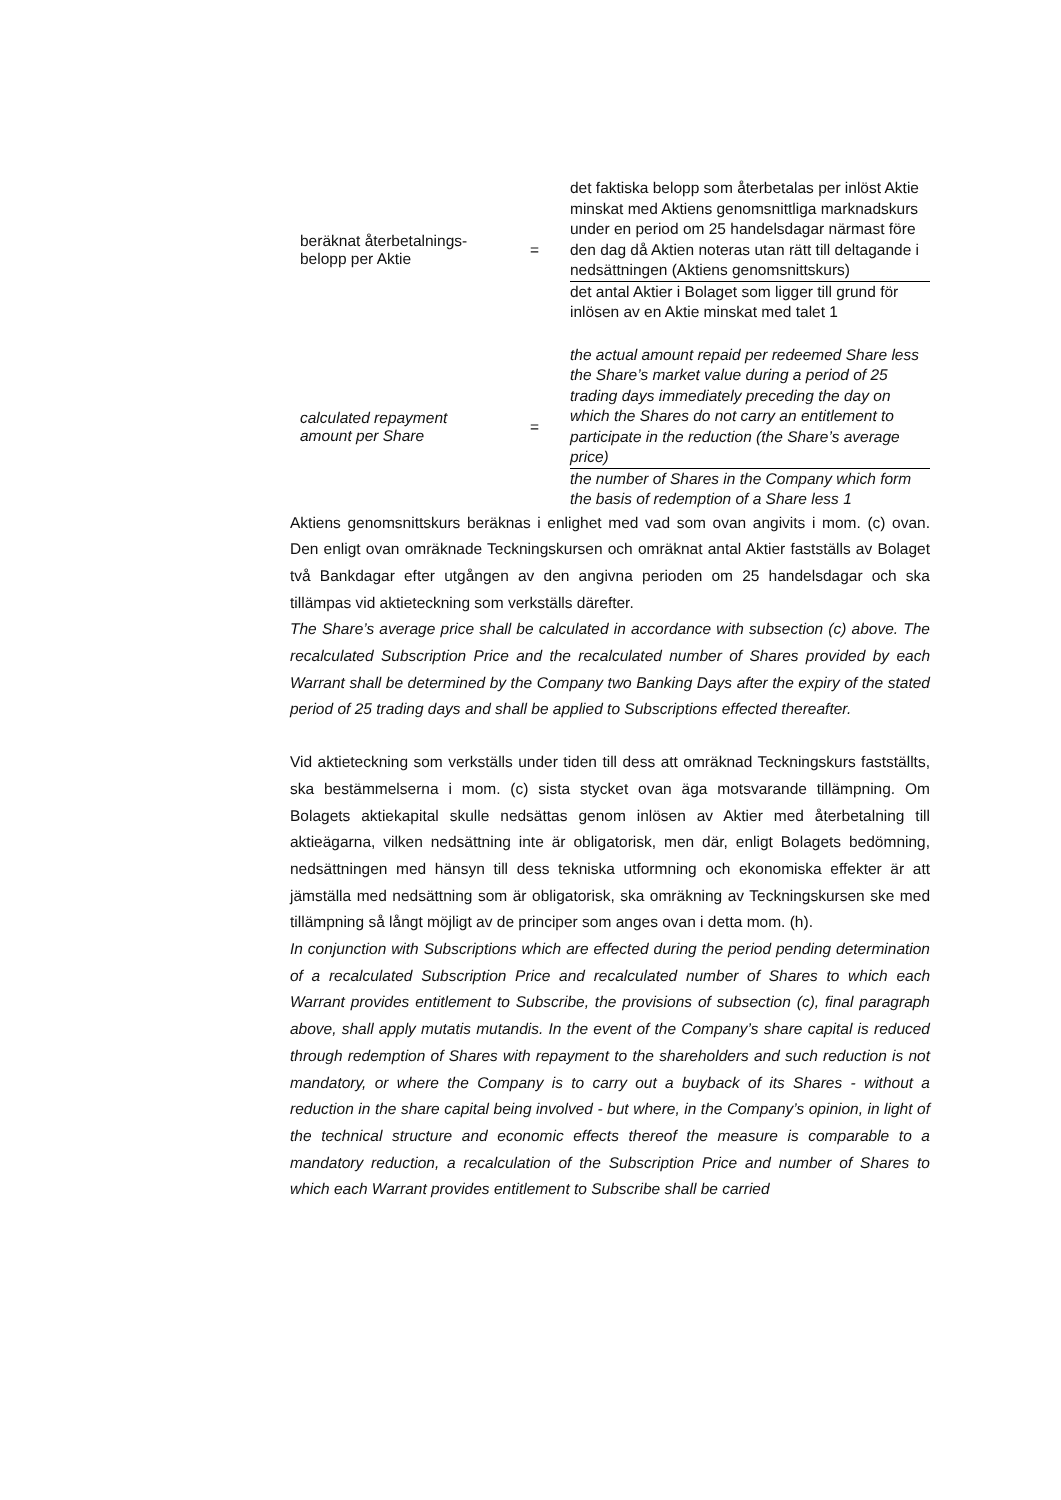beräknat återbetalnings-
belopp per Aktie
=
det faktiska belopp som återbetalas per inlöst Aktie minskat med Aktiens genomsnittliga marknadskurs under en period om 25 handelsdagar närmast före den dag då Aktien noteras utan rätt till deltagande i nedsättningen (Aktiens genomsnittskurs)
det antal Aktier i Bolaget som ligger till grund för inlösen av en Aktie minskat med talet 1
calculated repayment
amount per Share
=
the actual amount repaid per redeemed Share less the Share’s market value during a period of 25 trading days immediately preceding the day on which the Shares do not carry an entitlement to participate in the reduction (the Share’s average price)
the number of Shares in the Company which form the basis of redemption of a Share less 1
Aktiens genomsnittskurs beräknas i enlighet med vad som ovan angivits i mom. (c) ovan. Den enligt ovan omräknade Teckningskursen och omräknat antal Aktier fastställs av Bolaget två Bankdagar efter utgången av den angivna perioden om 25 handelsdagar och ska tillämpas vid aktieteckning som verkställs därefter.
The Share’s average price shall be calculated in accordance with subsection (c) above. The recalculated Subscription Price and the recalculated number of Shares provided by each Warrant shall be determined by the Company two Banking Days after the expiry of the stated period of 25 trading days and shall be applied to Subscriptions effected thereafter.
Vid aktieteckning som verkställs under tiden till dess att omräknad Teckningskurs fastställts, ska bestämmelserna i mom. (c) sista stycket ovan äga motsvarande tillämpning. Om Bolagets aktiekapital skulle nedsättas genom inlösen av Aktier med återbetalning till aktieägarna, vilken nedsättning inte är obligatorisk, men där, enligt Bolagets bedömning, nedsättningen med hänsyn till dess tekniska utformning och ekonomiska effekter är att jämställa med nedsättning som är obligatorisk, ska omräkning av Teckningskursen ske med tillämpning så långt möjligt av de principer som anges ovan i detta mom. (h).
In conjunction with Subscriptions which are effected during the period pending determination of a recalculated Subscription Price and recalculated number of Shares to which each Warrant provides entitlement to Subscribe, the provisions of subsection (c), final paragraph above, shall apply mutatis mutandis. In the event of the Company’s share capital is reduced through redemption of Shares with repayment to the shareholders and such reduction is not mandatory, or where the Company is to carry out a buyback of its Shares - without a reduction in the share capital being involved - but where, in the Company’s opinion, in light of the technical structure and economic effects thereof the measure is comparable to a mandatory reduction, a recalculation of the Subscription Price and number of Shares to which each Warrant provides entitlement to Subscribe shall be carried